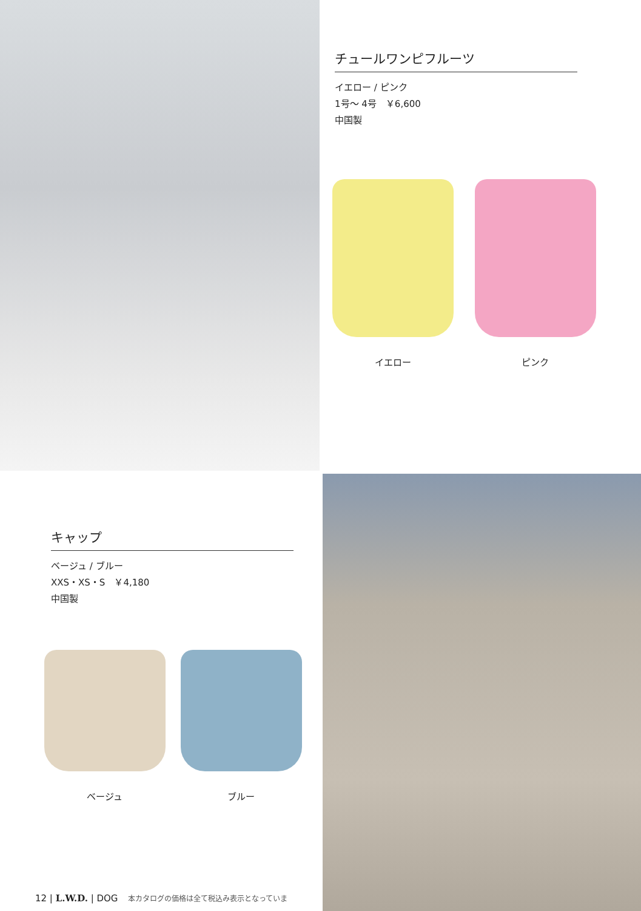チュールワンピフルーツ
イエロー / ピンク
1号〜 4号　￥6,600
中国製
イエロー ピンク
キャップ
ベージュ / ブルー
XXS・XS・S　￥4,180
中国製
ベージュ ブルー
12 | L.W.D. | DOG 本カタログの価格は全て税込み表示となっていま